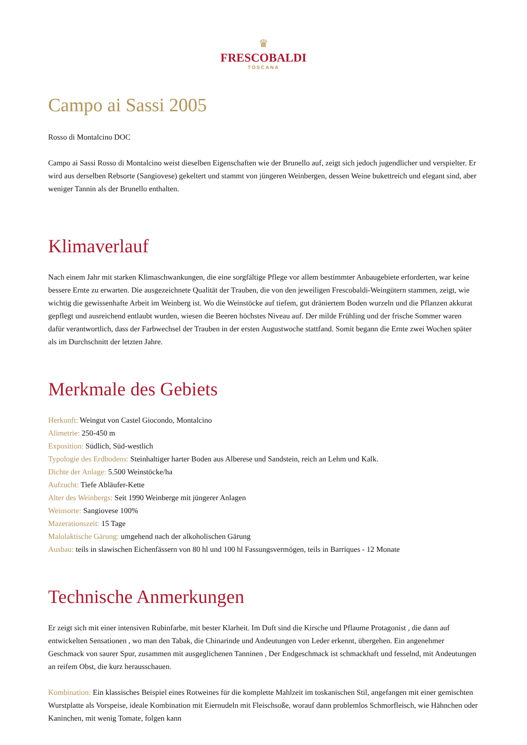♛
FRESCOBALDI
TOSCANA
Campo ai Sassi 2005
Rosso di Montalcino DOC
Campo ai Sassi Rosso di Montalcino weist dieselben Eigenschaften wie der Brunello auf, zeigt sich jedoch jugendlicher und verspielter. Er wird aus derselben Rebsorte (Sangiovese) gekeltert und stammt von jüngeren Weinbergen, dessen Weine bukettreich und elegant sind, aber weniger Tannin als der Brunello enthalten.
Klimaverlauf
Nach einem Jahr mit starken Klimaschwankungen, die eine sorgfältige Pflege vor allem bestimmter Anbaugebiete erforderten, war keine bessere Ernte zu erwarten. Die ausgezeichnete Qualität der Trauben, die von den jeweiligen Frescobaldi-Weingütern stammen, zeigt, wie wichtig die gewissenhafte Arbeit im Weinberg ist. Wo die Weinstöcke auf tiefem, gut dräniertem Boden wurzeln und die Pflanzen akkurat gepflegt und ausreichend entlaubt wurden, wiesen die Beeren höchstes Niveau auf. Der milde Frühling und der frische Sommer waren dafür verantwortlich, dass der Farbwechsel der Trauben in der ersten Augustwoche stattfand. Somit begann die Ernte zwei Wochen später als im Durchschnitt der letzten Jahre.
Merkmale des Gebiets
Herkunft: Weingut von Castel Giocondo, Montalcino
Alimetrie: 250-450 m
Exposition: Südlich, Süd-westlich
Typologie des Erdbodens: Steinhaltiger harter Boden aus Alberese und Sandstein, reich an Lehm und Kalk.
Dichte der Anlage: 5.500 Weinstöcke/ha
Aufzucht: Tiefe Abläufer-Kette
Alter des Weinbergs: Seit 1990 Weinberge mit jüngerer Anlagen
Weinsorte: Sangiovese 100%
Mazerationszeit: 15 Tage
Malolaktische Gärung: umgehend nach der alkoholischen Gärung
Ausbau: teils in slawischen Eichenfässern von 80 hl und 100 hl Fassungsvermögen, teils in Barriques - 12 Monate
Technische Anmerkungen
Er zeigt sich mit einer intensiven Rubinfarbe, mit bester Klarheit. Im Duft sind die Kirsche und Pflaume Protagonist , die dann auf entwickelten Sensationen , wo man den Tabak, die Chinarinde und Andeutungen von Leder erkennt, übergehen. Ein angenehmer Geschmack von saurer Spur, zusammen mit ausgeglichenen Tanninen , Der Endgeschmack ist schmackhaft und fesselnd, mit Andeutungen an reifem Obst, die kurz herausschauen.
Kombination: Ein klassisches Beispiel eines Rotweines für die komplette Mahlzeit im toskanischen Stil, angefangen mit einer gemischten Wurstplatte als Vorspeise, ideale Kombination mit Eiernudeln mit Fleischsoße, worauf dann problemlos Schmorfleisch, wie Hähnchen oder Kaninchen, mit wenig Tomate, folgen kann